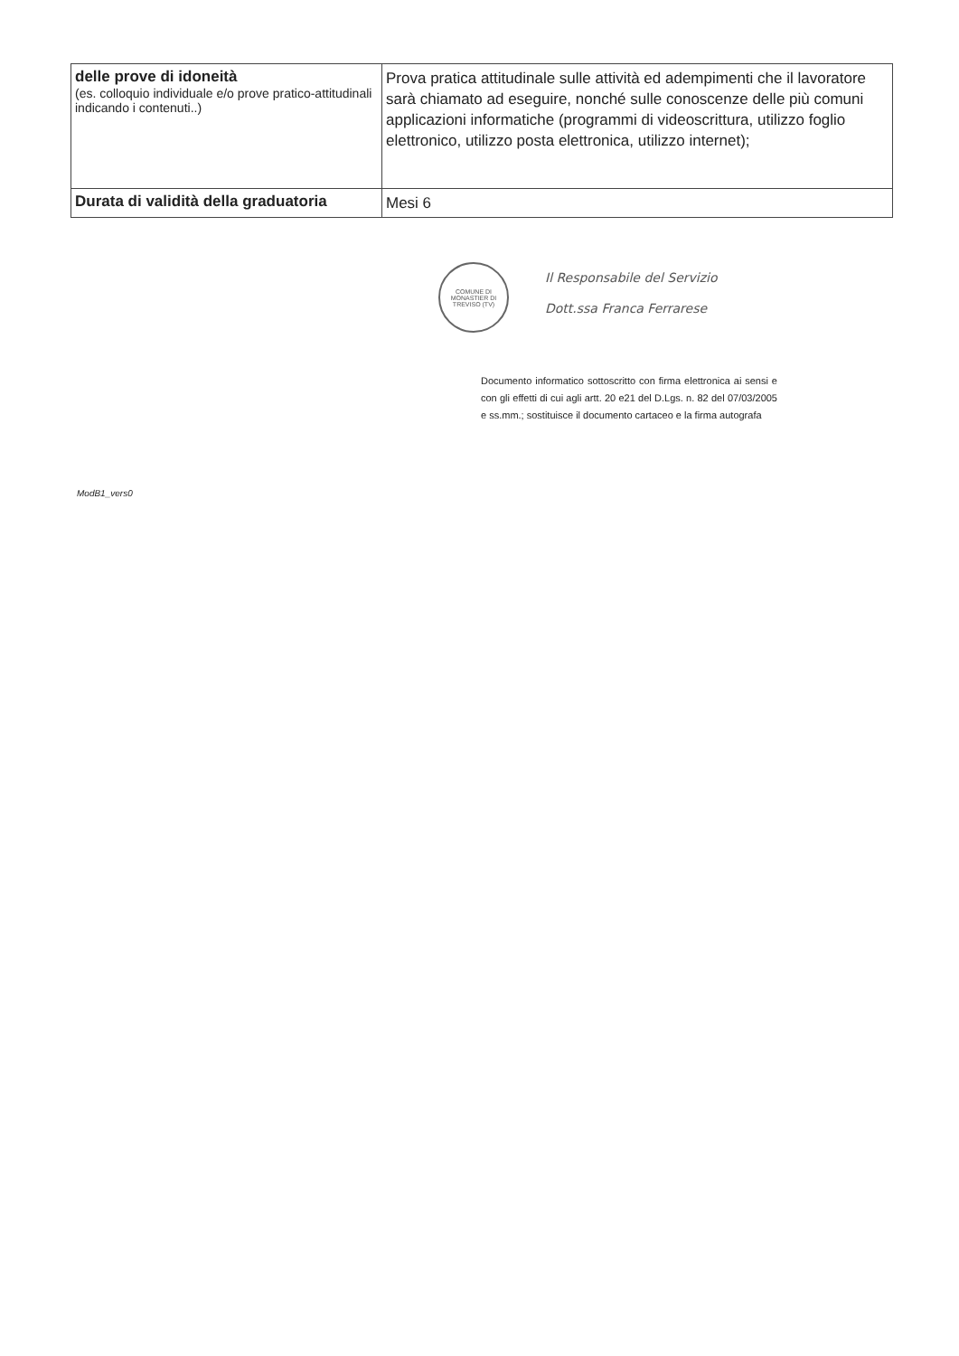| delle prove di idoneità (es. colloquio individuale e/o prove pratico-attitudinali indicando i contenuti..) | Prova pratica attitudinale sulle attività ed adempimenti che il lavoratore sarà chiamato ad eseguire, nonché sulle conoscenze delle più comuni applicazioni informatiche (programmi di videoscrittura, utilizzo foglio elettronico, utilizzo posta elettronica, utilizzo internet); |
| Durata di validità della graduatoria | Mesi 6 |
COMUNE DI MONASTIER DI TREVISO (TV)
Il Responsabile del Servizio
Dott.ssa Franca Ferrarese
Documento informatico sottoscritto con firma elettronica ai sensi e con gli effetti di cui agli artt. 20 e21 del D.Lgs. n. 82 del 07/03/2005 e ss.mm.; sostituisce il documento cartaceo e la firma autografa
ModB1_vers0